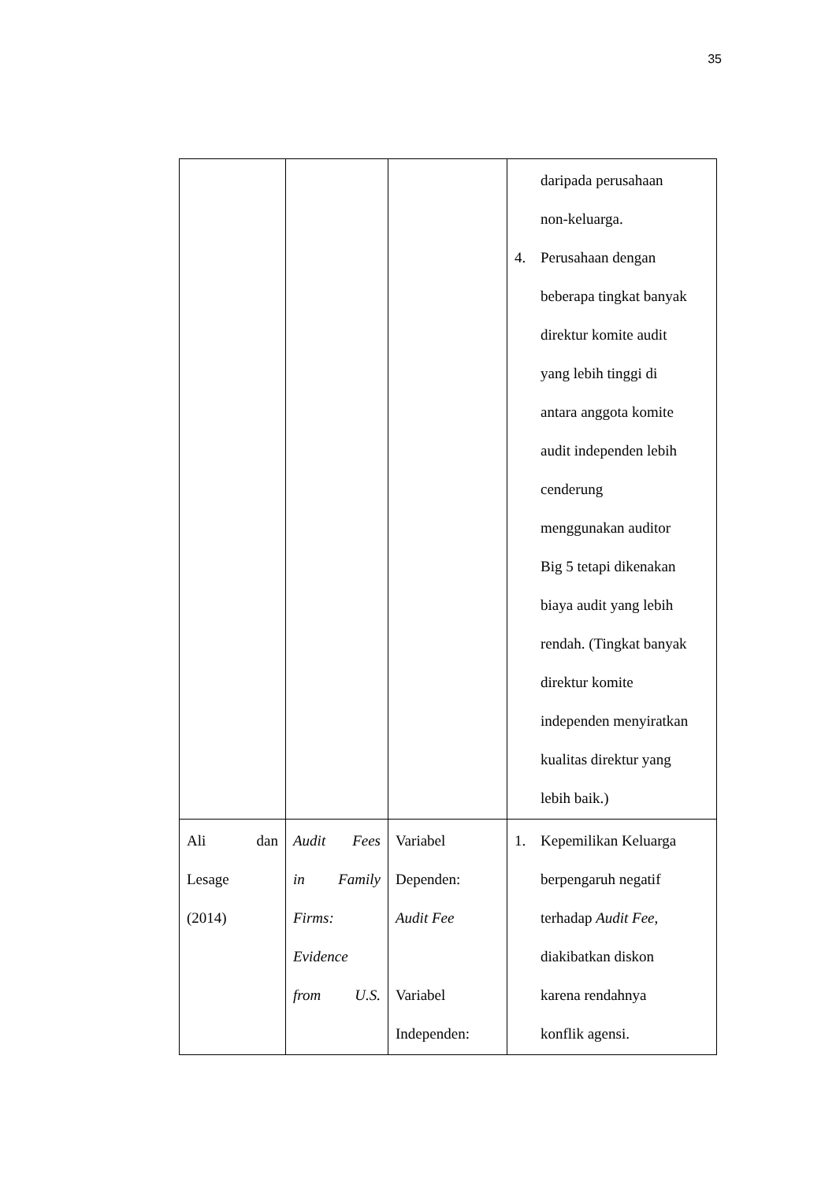35
| | | | daripada perusahaan non-keluarga. 4. Perusahaan dengan beberapa tingkat banyak direktur komite audit yang lebih tinggi di antara anggota komite audit independen lebih cenderung menggunakan auditor Big 5 tetapi dikenakan biaya audit yang lebih rendah. (Tingkat banyak direktur komite independen menyiratkan kualitas direktur yang lebih baik.) |
| Ali dan Lesage (2014) | Audit Fees in Family Firms: Evidence from U.S. | Variabel Dependen: Audit Fee Variabel Independen: | 1. Kepemilikan Keluarga berpengaruh negatif terhadap Audit Fee , diakibatkan diskon karena rendahnya konflik agensi. |